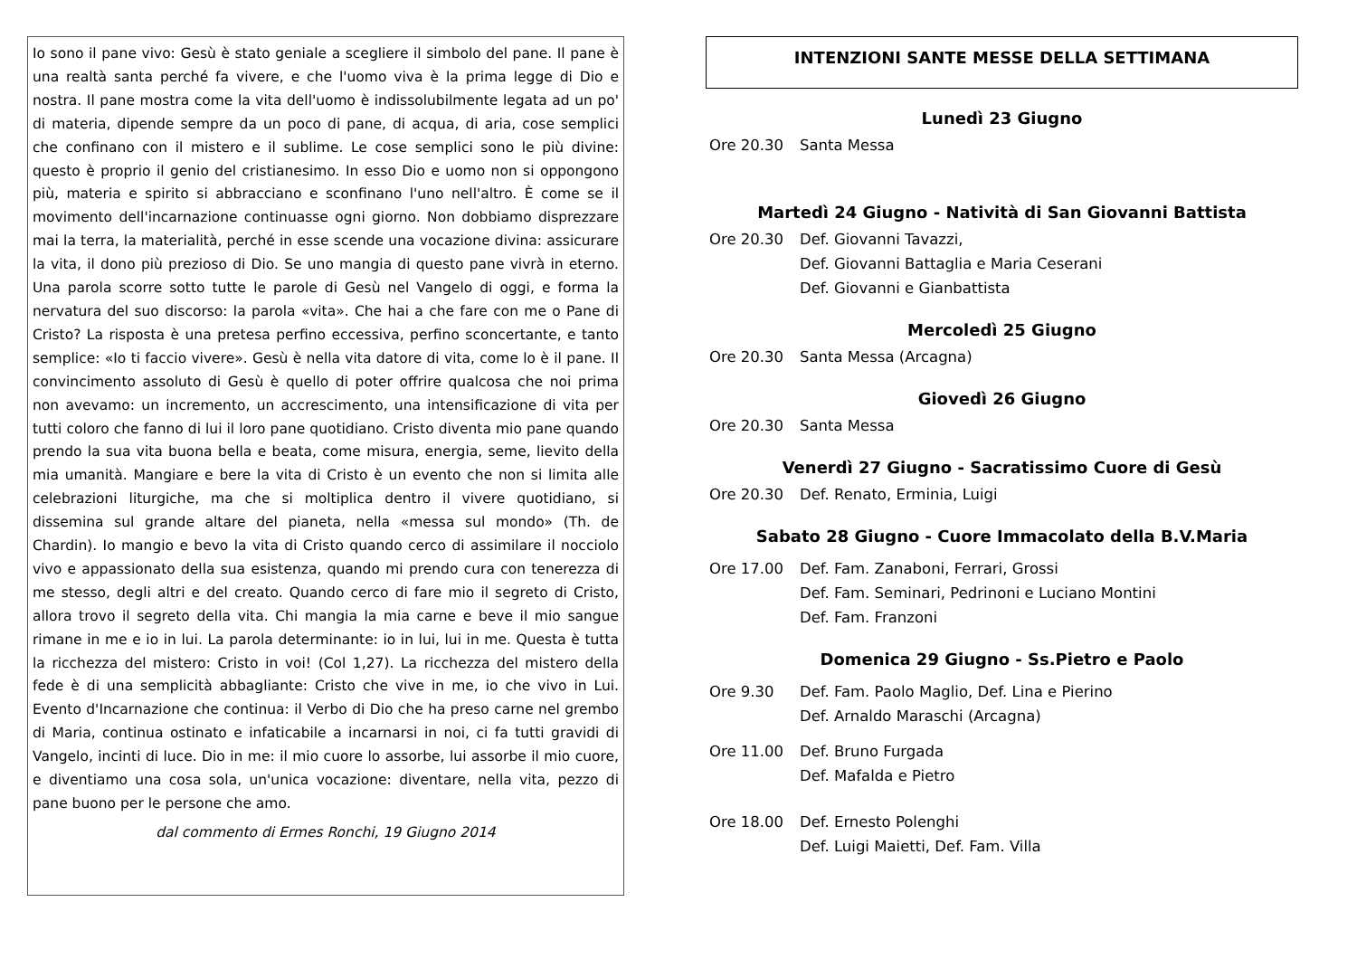Io sono il pane vivo: Gesù è stato geniale a scegliere il simbolo del pane. Il pane è una realtà santa perché fa vivere, e che l'uomo viva è la prima legge di Dio e nostra. Il pane mostra come la vita dell'uomo è indissolubilmente legata ad un po' di materia, dipende sempre da un poco di pane, di acqua, di aria, cose semplici che confinano con il mistero e il sublime. Le cose semplici sono le più divine: questo è proprio il genio del cristianesimo. In esso Dio e uomo non si oppongono più, materia e spirito si abbracciano e sconfinano l'uno nell'altro. È come se il movimento dell'incarnazione continuasse ogni giorno. Non dobbiamo disprezzare mai la terra, la materialità, perché in esse scende una vocazione divina: assicurare la vita, il dono più prezioso di Dio. Se uno mangia di questo pane vivrà in eterno. Una parola scorre sotto tutte le parole di Gesù nel Vangelo di oggi, e forma la nervatura del suo discorso: la parola «vita». Che hai a che fare con me o Pane di Cristo? La risposta è una pretesa perfino eccessiva, perfino sconcertante, e tanto semplice: «Io ti faccio vivere». Gesù è nella vita datore di vita, come lo è il pane. Il convincimento assoluto di Gesù è quello di poter offrire qualcosa che noi prima non avevamo: un incremento, un accrescimento, una intensificazione di vita per tutti coloro che fanno di lui il loro pane quotidiano. Cristo diventa mio pane quando prendo la sua vita buona bella e beata, come misura, energia, seme, lievito della mia umanità. Mangiare e bere la vita di Cristo è un evento che non si limita alle celebrazioni liturgiche, ma che si moltiplica dentro il vivere quotidiano, si dissemina sul grande altare del pianeta, nella «messa sul mondo» (Th. de Chardin). Io mangio e bevo la vita di Cristo quando cerco di assimilare il nocciolo vivo e appassionato della sua esistenza, quando mi prendo cura con tenerezza di me stesso, degli altri e del creato. Quando cerco di fare mio il segreto di Cristo, allora trovo il segreto della vita. Chi mangia la mia carne e beve il mio sangue rimane in me e io in lui. La parola determinante: io in lui, lui in me. Questa è tutta la ricchezza del mistero: Cristo in voi! (Col 1,27). La ricchezza del mistero della fede è di una semplicità abbagliante: Cristo che vive in me, io che vivo in Lui. Evento d'Incarnazione che continua: il Verbo di Dio che ha preso carne nel grembo di Maria, continua ostinato e infaticabile a incarnarsi in noi, ci fa tutti gravidi di Vangelo, incinti di luce. Dio in me: il mio cuore lo assorbe, lui assorbe il mio cuore, e diventiamo una cosa sola, un'unica vocazione: diventare, nella vita, pezzo di pane buono per le persone che amo.
dal commento di Ermes Ronchi, 19 Giugno 2014
INTENZIONI SANTE MESSE DELLA SETTIMANA
Lunedì 23 Giugno
Ore 20.30 Santa Messa
Martedì 24 Giugno - Natività di San Giovanni Battista
Ore 20.30 Def. Giovanni Tavazzi,
Def. Giovanni Battaglia e Maria Ceserani
Def. Giovanni e Gianbattista
Mercoledì 25 Giugno
Ore 20.30 Santa Messa (Arcagna)
Giovedì 26 Giugno
Ore 20.30 Santa Messa
Venerdì 27 Giugno - Sacratissimo Cuore di Gesù
Ore 20.30 Def. Renato, Erminia, Luigi
Sabato 28 Giugno - Cuore Immacolato della B.V.Maria
Ore 17.00 Def. Fam. Zanaboni, Ferrari, Grossi
Def. Fam. Seminari, Pedrinoni e Luciano Montini
Def. Fam. Franzoni
Domenica 29 Giugno - Ss.Pietro e Paolo
Ore 9.30 Def. Fam. Paolo Maglio, Def. Lina e Pierino
Def. Arnaldo Maraschi (Arcagna)
Ore 11.00 Def. Bruno Furgada
Def. Mafalda e Pietro
Ore 18.00 Def. Ernesto Polenghi
Def. Luigi Maietti, Def. Fam. Villa